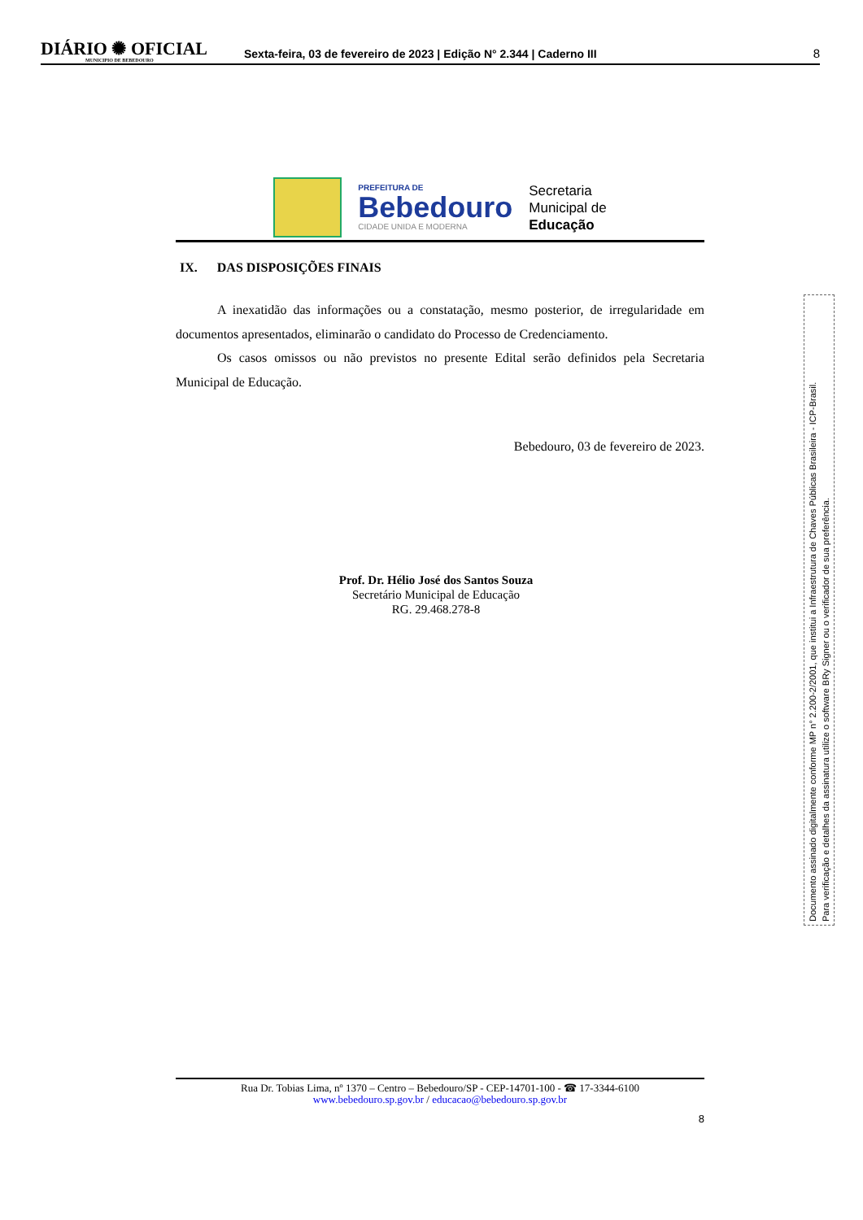DIÁRIO ✺ OFICIAL
MUNICIPIO DE BEBEDOURO
Sexta-feira, 03 de fevereiro de 2023 | Edição N° 2.344 | Caderno III
8
PREFEITURA DE
Bebedouro
CIDADE UNIDA E MODERNA
Secretaria
Municipal de
Educação
IX. DAS DISPOSIÇÕES FINAIS
A inexatidão das informações ou a constatação, mesmo posterior, de irregularidade em documentos apresentados, eliminarão o candidato do Processo de Credenciamento.
Os casos omissos ou não previstos no presente Edital serão definidos pela Secretaria Municipal de Educação.
Bebedouro, 03 de fevereiro de 2023.
Prof. Dr. Hélio José dos Santos Souza
Secretário Municipal de Educação
RG. 29.468.278-8
Rua Dr. Tobias Lima, nº 1370 – Centro – Bebedouro/SP - CEP-14701-100 - ☎ 17-3344-6100
www.bebedouro.sp.gov.br / educacao@bebedouro.sp.gov.br
8
Documento assinado digitalmente conforme MP n° 2.200-2/2001, que institui a Infraestrutura de Chaves Públicas Brasileira - ICP-Brasil.
Para verificação e detalhes da assinatura utilize o software BRy Signer ou o verificador de sua preferência.